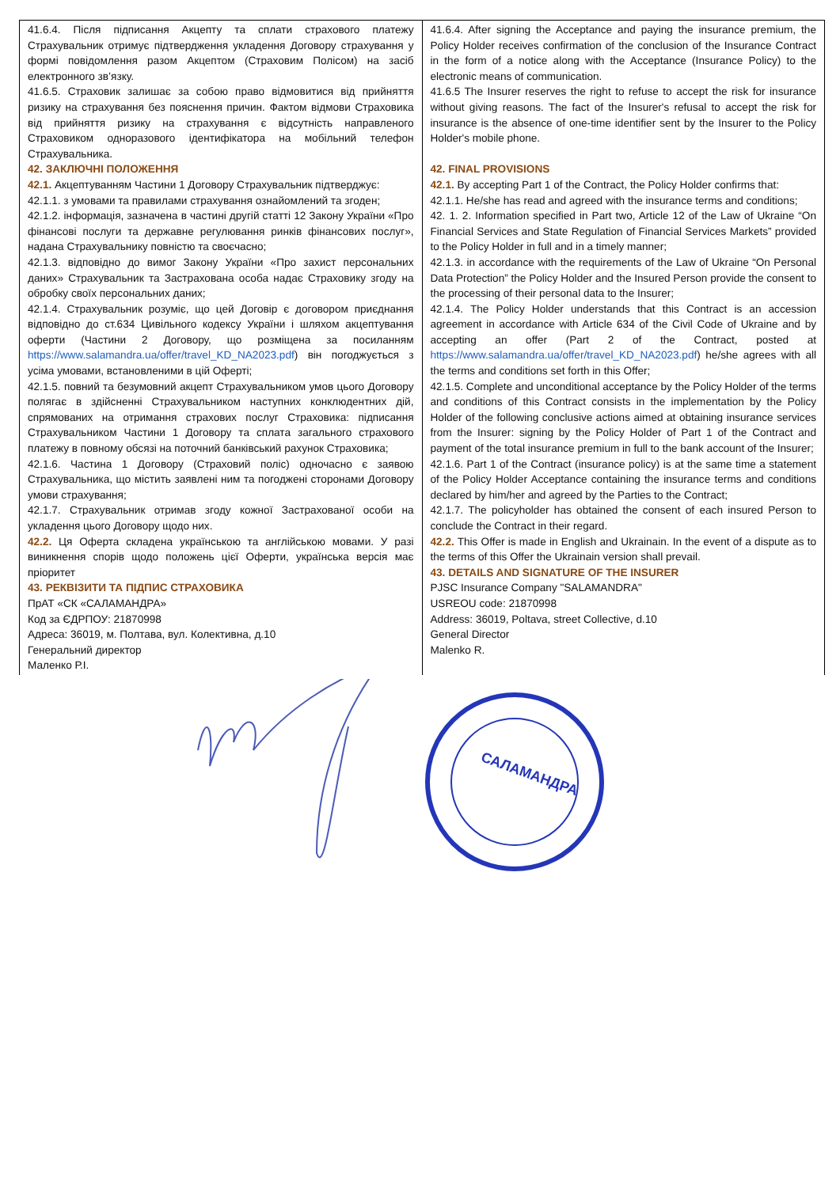| 41.6.4. Після підписання Акцепту та сплати страхового платежу Страхувальник отримує підтвердження укладення Договору страхування у формі повідомлення разом Акцептом (Страховим Полісом) на засіб електронного зв’язку. 41.6.5. Страховик залишає за собою право відмовитися від прийняття ризику на страхування без пояснення причин. Фактом відмови Страховика від прийняття ризику на страхування є відсутність направленого Страховиком одноразового ідентифікатора на мобільний телефон Страхувальника. 42. ЗАКЛЮЧНІ ПОЛОЖЕННЯ 42.1. Акцептуванням Частини 1 Договору Страхувальник підтверджує: 42.1.1. з умовами та правилами страхування ознайомлений та згоден; 42.1.2. інформація, зазначена в частині другій статті 12 Закону України «Про фінансові послуги та державне регулювання ринків фінансових послуг», надана Страхувальнику повністю та своєчасно; 42.1.3. відповідно до вимог Закону України «Про захист персональних даних» Страхувальник та Застрахована особа надає Страховику згоду на обробку своїх персональних даних; 42.1.4. Страхувальник розуміє, що цей Договір є договором приєднання відповідно до ст.634 Цивільного кодексу України і шляхом акцептування оферти (Частини 2 Договору, що розміщена за посиланням https://www.salamandra.ua/offer/travel_KD_NA2023.pdf ) він погоджується з усіма умовами, встановленими в цій Оферті; 42.1.5. повний та безумовний акцепт Страхувальником умов цього Договору полягає в здійсненні Страхувальником наступних конклюдентних дій, спрямованих на отримання страхових послуг Страховика: підписання Страхувальником Частини 1 Договору та сплата загального страхового платежу в повному обсязі на поточний банківський рахунок Страховика; 42.1.6. Частина 1 Договору (Страховий поліс) одночасно є заявою Страхувальника, що містить заявлені ним та погоджені сторонами Договору умови страхування; 42.1.7. Страхувальник отримав згоду кожної Застрахованої особи на укладення цього Договору щодо них. 42.2. Ця Оферта складена українською та англійською мовами. У разі виникнення спорів щодо положень цієї Оферти, українська версія має пріоритет 43. РЕКВІЗИТИ ТА ПІДПИС СТРАХОВИКА ПрАТ «СК «САЛАМАНДРА» Код за ЄДРПОУ: 21870998 Адреса: 36019, м. Полтава, вул. Колективна, д.10 Генеральний директор Маленко Р.І. | 41.6.4. After signing the Acceptance and paying the insurance premium, the Policy Holder receives confirmation of the conclusion of the Insurance Contract in the form of a notice along with the Acceptance (Insurance Policy) to the electronic means of communication. 41.6.5 The Insurer reserves the right to refuse to accept the risk for insurance without giving reasons. The fact of the Insurer's refusal to accept the risk for insurance is the absence of one-time identifier sent by the Insurer to the Policy Holder's mobile phone. 42. FINAL PROVISIONS 42.1. By accepting Part 1 of the Contract, the Policy Holder confirms that: 42.1.1. He/she has read and agreed with the insurance terms and conditions; 42. 1. 2. Information specified in Part two, Article 12 of the Law of Ukraine “On Financial Services and State Regulation of Financial Services Markets” provided to the Policy Holder in full and in a timely manner; 42.1.3. in accordance with the requirements of the Law of Ukraine “On Personal Data Protection” the Policy Holder and the Insured Person provide the consent to the processing of their personal data to the Insurer; 42.1.4. The Policy Holder understands that this Contract is an accession agreement in accordance with Article 634 of the Civil Code of Ukraine and by accepting an offer (Part 2 of the Contract, posted at https://www.salamandra.ua/offer/travel_KD_NA2023.pdf ) he/she agrees with all the terms and conditions set forth in this Offer; 42.1.5. Complete and unconditional acceptance by the Policy Holder of the terms and conditions of this Contract consists in the implementation by the Policy Holder of the following conclusive actions aimed at obtaining insurance services from the Insurer: signing by the Policy Holder of Part 1 of the Contract and payment of the total insurance premium in full to the bank account of the Insurer; 42.1.6. Part 1 of the Contract (insurance policy) is at the same time a statement of the Policy Holder Acceptance containing the insurance terms and conditions declared by him/her and agreed by the Parties to the Contract; 42.1.7. The policyholder has obtained the consent of each insured Person to conclude the Contract in their regard. 42.2. This Offer is made in English and Ukrainain. In the event of a dispute as to the terms of this Offer the Ukrainain version shall prevail. 43. DETAILS AND SIGNATURE OF THE INSURER PJSC Insurance Company "SALAMANDRA" USREOU code: 21870998 Address: 36019, Poltava, street Collective, d.10 General Director Malenko R. |
САЛАМАНДРА